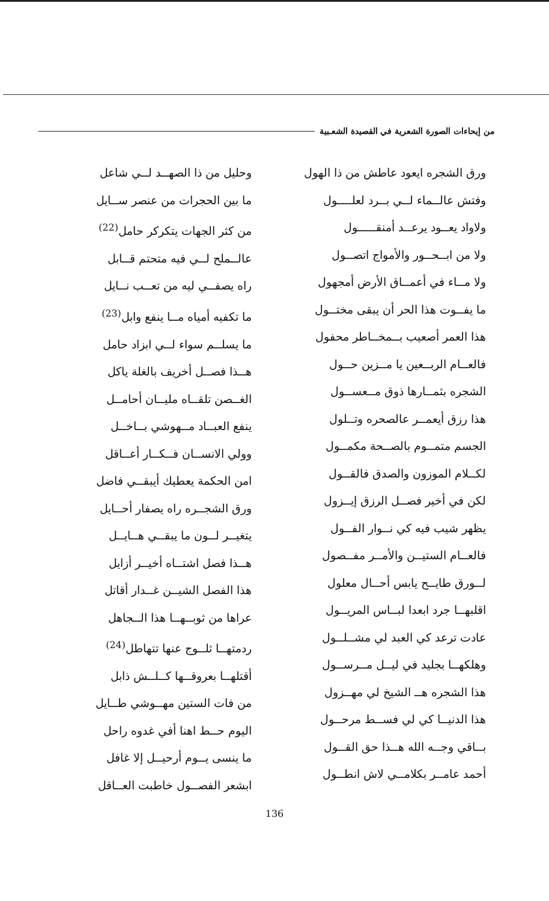من إيحاءات الصورة الشعرية في القصيدة الشعـبية
ورق الشجره ايعود عاطش من ذا الهول
وفتش عالــماء لــي بــرد لعلــــول
ولاواد يعــود يرعــد أمنقـــــول
ولا من ابــحــور والأمواج اتصــول
ولا مــاء في أعمــاق الأرض أمجهول
ما يفــوت هذا الحر أن يبقى مختــول
هذا العمر أصعيب بــمخــاطر محفول
فالعــام الربــعين يا مــزين حــول
الشجره بثمــارها ذوق مــعســول
هذا رزق أيعمــر عالصحره وتــلول
الجسم متمــوم بالصــحة مكمــول
لكــلام الموزون والصدق فالقــول
لكن في أخير فصــل الرزق إيــزول
يظهر شيب فيه كي نــوار الفــول
فالعــام الستيــن والأمــر مفــصول
لــورق طايــح يابس أحــال معلول
اقلبهــا جرد ابعدا لبــاس المريــول
عادت ترعد كي العبد لي مشــلــول
وهلكهــا بجليد في ليــل مــرســول
هذا الشجره هــ الشيخ لي مهــزول
هذا الدنيــا كي لي فســط مرحــول
بــاقي وجــه الله هــذا حق القــول
أحمد عامــر بكلامــي لاش انطــول
وحليل من ذا الصهــد لــي شاعل
ما بين الحجرات من عنصر ســايل
من كثر الجهات يتكركر حامل<sup>(22)</sup>
عالــملح لــي فيه متحتم قــابل
راه يصفــي ليه من تعــب نــايل
ما تكفيه أمياه مــا ينفع وابل<sup>(23)</sup>
ما يسلــم سواء لــي ابزاد حامل
هــذا فصــل أخريف بالغلة ياكل
الغــصن تلقــاه مليــان أحامــل
ينفع العبــاد مــهوشي بــاخــل
وولي الانســان فــكــار أعــاقل
امن الحكمة يعطيك أيبقــي فاضل
ورق الشجــره راه يصفار أحــايل
يتغيــر لــون ما يبقــي هــايــل
هــذا فصل اشتــاه أخيــر أزايل
هذا الفصل الشيــن غــدار أقاتل
عراها من ثوبــهــا هذا الــجاهل
ردمتهــا ثلــوج عنها تتهاطل<sup>(24)</sup>
أقتلهــا بعروقــها كــلــش ذابل
من فات الستين مهــوشي طــايل
اليوم حــط اهنا أفي غدوه راحل
ما ينسى يــوم أرحيــل إلا غافل
ابشعر الفصــول خاطبت العــاقل
136